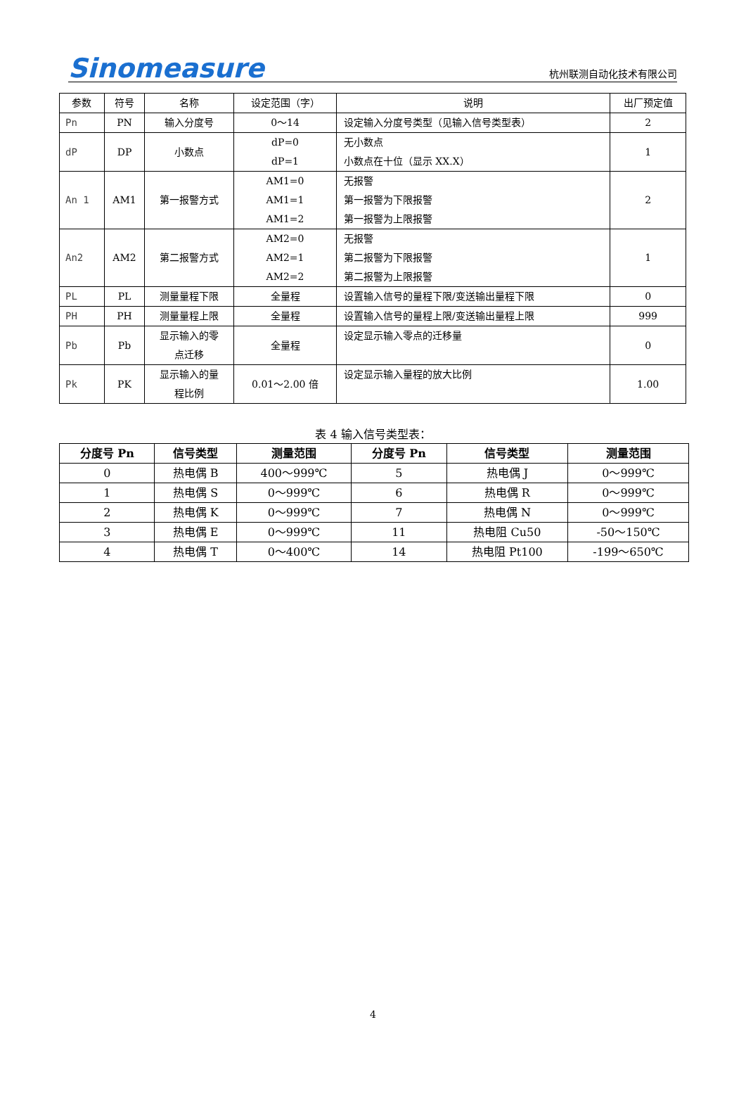Sinomeasure
杭州联测自动化技术有限公司
| 参数 | 符号 | 名称 | 设定范围（字） | 说明 | 出厂预定值 |
| --- | --- | --- | --- | --- | --- |
| Pn | PN | 输入分度号 | 0～14 | 设定输入分度号类型（见输入信号类型表） | 2 |
| dP | DP | 小数点 | dP=0 dP=1 | 无小数点 小数点在十位（显示 XX.X） | 1 |
| An 1 | AM1 | 第一报警方式 | AM1=0 AM1=1 AM1=2 | 无报警 第一报警为下限报警 第一报警为上限报警 | 2 |
| An2 | AM2 | 第二报警方式 | AM2=0 AM2=1 AM2=2 | 无报警 第二报警为下限报警 第二报警为上限报警 | 1 |
| PL | PL | 测量量程下限 | 全量程 | 设置输入信号的量程下限/变送输出量程下限 | 0 |
| PH | PH | 测量量程上限 | 全量程 | 设置输入信号的量程上限/变送输出量程上限 | 999 |
| Pb | Pb | 显示输入的零 点迁移 | 全量程 | 设定显示输入零点的迁移量 | 0 |
| Pk | PK | 显示输入的量 程比例 | 0.01～2.00 倍 | 设定显示输入量程的放大比例 | 1.00 |
表 4 输入信号类型表：
| 分度号 Pn | 信号类型 | 测量范围 | 分度号 Pn | 信号类型 | 测量范围 |
| --- | --- | --- | --- | --- | --- |
| 0 | 热电偶 B | 400～999℃ | 5 | 热电偶 J | 0～999℃ |
| 1 | 热电偶 S | 0～999℃ | 6 | 热电偶 R | 0～999℃ |
| 2 | 热电偶 K | 0～999℃ | 7 | 热电偶 N | 0～999℃ |
| 3 | 热电偶 E | 0～999℃ | 11 | 热电阻 Cu50 | -50～150℃ |
| 4 | 热电偶 T | 0～400℃ | 14 | 热电阻 Pt100 | -199～650℃ |
4